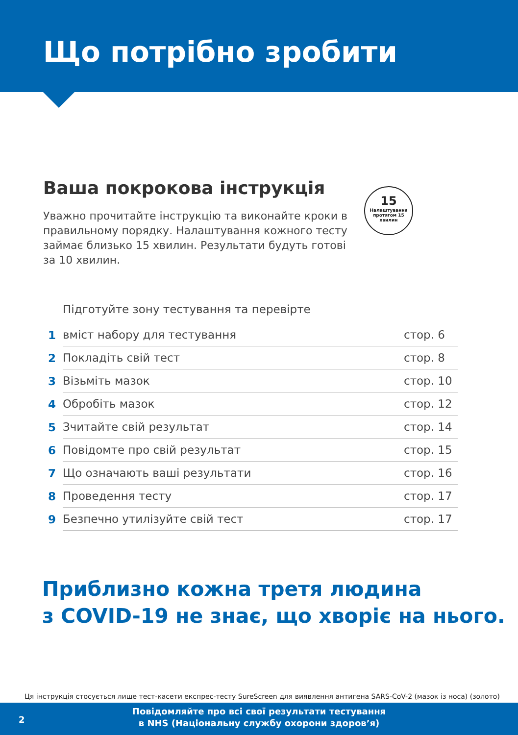Що потрібно зробити
Ваша покрокова інструкція
Уважно прочитайте інструкцію та виконайте кроки в правильному порядку. Налаштування кожного тесту займає близько 15 хвилин. Результати будуть готові за 10 хвилин.
15
Налаштування протягом 15 хвилин
| 1 | Підготуйте зону тестування та перевірте вміст набору для тестування | стор. 6 |
| 2 | Покладіть свій тест | стор. 8 |
| 3 | Візьміть мазок | стор. 10 |
| 4 | Обробіть мазок | стор. 12 |
| 5 | Зчитайте свій результат | стор. 14 |
| 6 | Повідомте про свій результат | стор. 15 |
| 7 | Що означають ваші результати | стор. 16 |
| 8 | Проведення тесту | стор. 17 |
| 9 | Безпечно утилізуйте свій тест | стор. 17 |
Приблизно кожна третя людина
з COVID-19 не знає, що хворіє на нього.
Ця інструкція стосується лише тест-касети експрес-тесту SureScreen для виявлення антигена SARS-CoV-2 (мазок із носа) (золото)
2
Повідомляйте про всі свої результати тестування
в NHS (Національну службу охорони здоров’я)